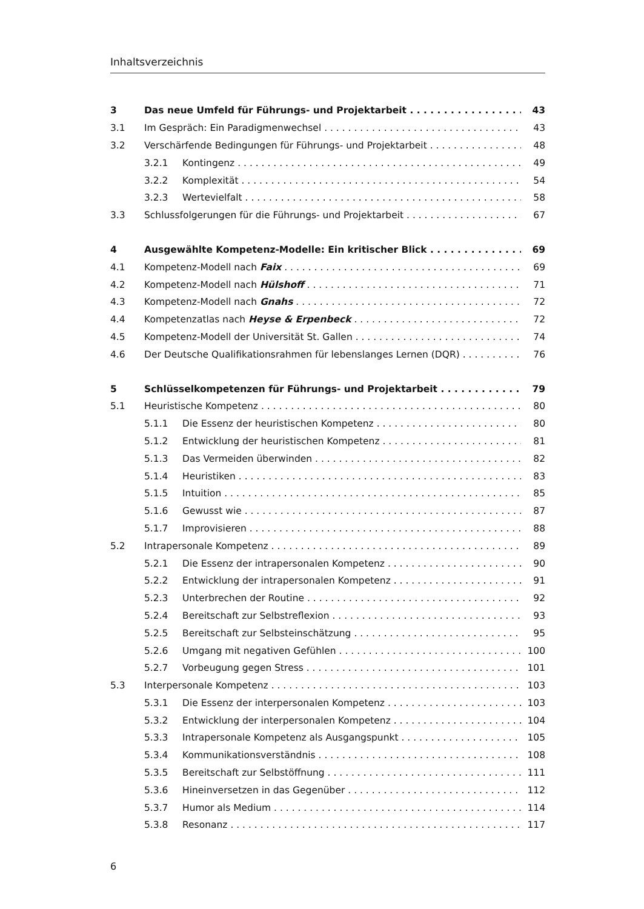Inhaltsverzeichnis
3 Das neue Umfeld für Führungs- und Projektarbeit 43
3.1 Im Gespräch: Ein Paradigmenwechsel 43
3.2 Verschärfende Bedingungen für Führungs- und Projektarbeit 48
3.2.1 Kontingenz 49
3.2.2 Komplexität 54
3.2.3 Wertevielfalt 58
3.3 Schlussfolgerungen für die Führungs- und Projektarbeit 67
4 Ausgewählte Kompetenz-Modelle: Ein kritischer Blick 69
4.1 Kompetenz-Modell nach Faix 69
4.2 Kompetenz-Modell nach Hülshoff 71
4.3 Kompetenz-Modell nach Gnahs 72
4.4 Kompetenzatlas nach Heyse & Erpenbeck 72
4.5 Kompetenz-Modell der Universität St. Gallen 74
4.6 Der Deutsche Qualifikationsrahmen für lebenslanges Lernen (DQR) 76
5 Schlüsselkompetenzen für Führungs- und Projektarbeit 79
5.1 Heuristische Kompetenz 80
5.1.1 Die Essenz der heuristischen Kompetenz 80
5.1.2 Entwicklung der heuristischen Kompetenz 81
5.1.3 Das Vermeiden überwinden 82
5.1.4 Heuristiken 83
5.1.5 Intuition 85
5.1.6 Gewusst wie 87
5.1.7 Improvisieren 88
5.2 Intrapersonale Kompetenz 89
5.2.1 Die Essenz der intrapersonalen Kompetenz 90
5.2.2 Entwicklung der intrapersonalen Kompetenz 91
5.2.3 Unterbrechen der Routine 92
5.2.4 Bereitschaft zur Selbstreflexion 93
5.2.5 Bereitschaft zur Selbsteinschätzung 95
5.2.6 Umgang mit negativen Gefühlen 100
5.2.7 Vorbeugung gegen Stress 101
5.3 Interpersonale Kompetenz 103
5.3.1 Die Essenz der interpersonalen Kompetenz 103
5.3.2 Entwicklung der interpersonalen Kompetenz 104
5.3.3 Intrapersonale Kompetenz als Ausgangspunkt 105
5.3.4 Kommunikationsverständnis 108
5.3.5 Bereitschaft zur Selbstöffnung 111
5.3.6 Hineinversetzen in das Gegenüber 112
5.3.7 Humor als Medium 114
5.3.8 Resonanz 117
6